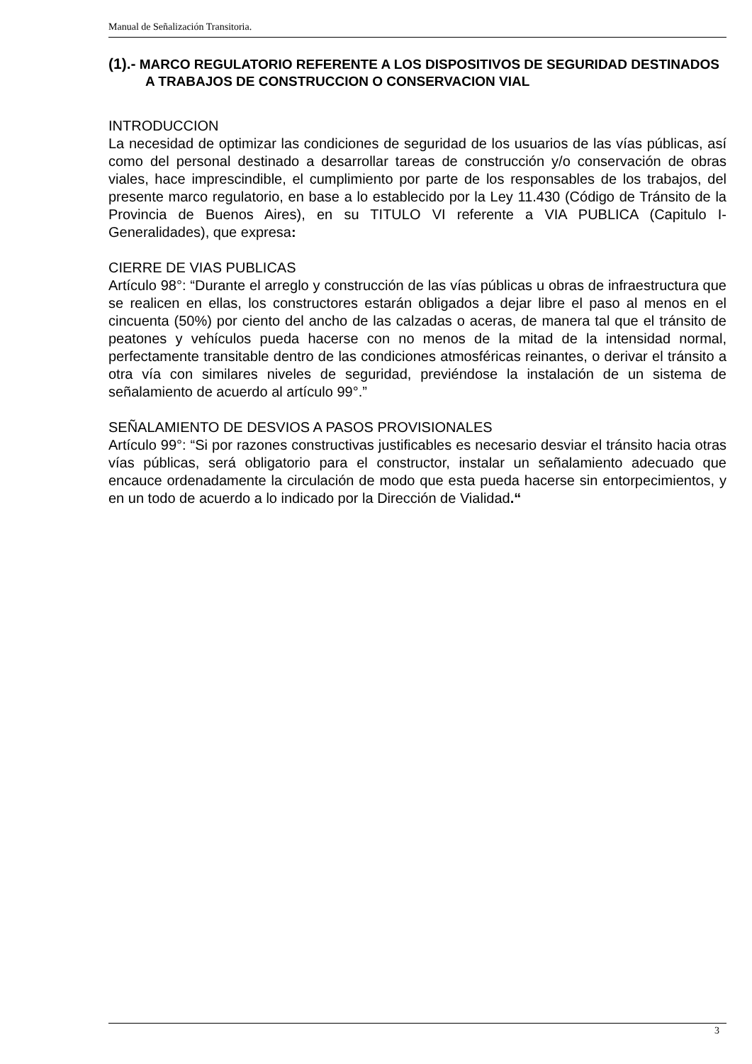Manual de Señalización Transitoria.
(1).- MARCO REGULATORIO REFERENTE A LOS DISPOSITIVOS DE SEGURIDAD DESTINADOS A TRABAJOS DE CONSTRUCCION O CONSERVACION VIAL
INTRODUCCION
La necesidad de optimizar las condiciones de seguridad de los usuarios de las vías públicas, así como del personal destinado a desarrollar tareas de construcción y/o conservación de obras viales, hace imprescindible, el cumplimiento por parte de los responsables de los trabajos, del presente marco regulatorio, en base a lo establecido por la Ley 11.430 (Código de Tránsito de la Provincia de Buenos Aires), en su TITULO VI referente a VIA PUBLICA (Capitulo I- Generalidades), que expresa:
CIERRE DE VIAS PUBLICAS
Artículo 98°: “Durante el arreglo y construcción de las vías públicas u obras de infraestructura que se realicen en ellas, los constructores estarán obligados a dejar libre el paso al menos en el cincuenta (50%) por ciento del ancho de las calzadas o aceras, de manera tal que el tránsito de peatones y vehículos pueda hacerse con no menos de la mitad de la intensidad normal, perfectamente transitable dentro de las condiciones atmosféricas reinantes, o derivar el tránsito a otra vía con similares niveles de seguridad, previéndose la instalación de un sistema de señalamiento de acuerdo al artículo 99°.”
SEÑALAMIENTO DE DESVIOS A PASOS PROVISIONALES
Artículo 99°: “Si por razones constructivas justificables es necesario desviar el tránsito hacia otras vías públicas, será obligatorio para el constructor, instalar un señalamiento adecuado que encauce ordenadamente la circulación de modo que esta pueda hacerse sin entorpecimientos, y en un todo de acuerdo a lo indicado por la Dirección de Vialidad.“
3